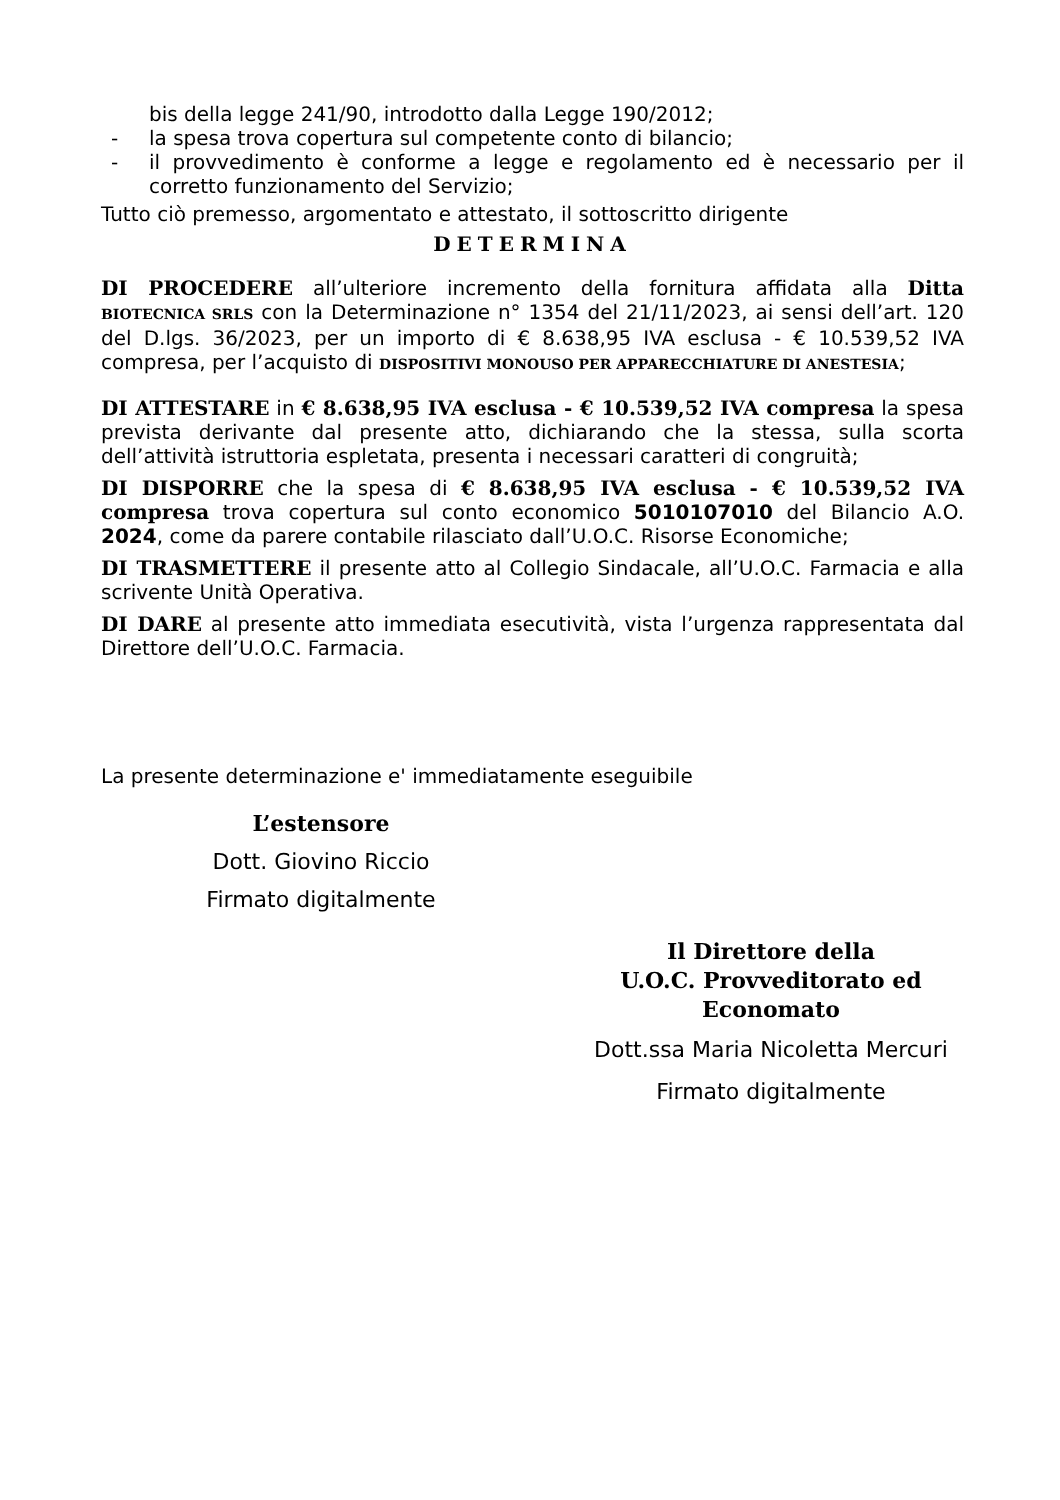bis della legge 241/90, introdotto dalla Legge 190/2012;
- la spesa trova copertura sul competente conto di bilancio;
- il provvedimento è conforme a legge e regolamento ed è necessario per il corretto funzionamento del Servizio;
Tutto ciò premesso, argomentato e attestato, il sottoscritto dirigente
DETERMINA
DI PROCEDERE all’ulteriore incremento della fornitura affidata alla Ditta BIOTECNICA SRLS con la Determinazione n° 1354 del 21/11/2023, ai sensi dell’art. 120 del D.lgs. 36/2023, per un importo di € 8.638,95 IVA esclusa - € 10.539,52 IVA compresa, per l’acquisto di DISPOSITIVI MONOUSO PER APPARECCHIATURE DI ANESTESIA;
DI ATTESTARE in € 8.638,95 IVA esclusa - € 10.539,52 IVA compresa la spesa prevista derivante dal presente atto, dichiarando che la stessa, sulla scorta dell’attività istruttoria espletata, presenta i necessari caratteri di congruità;
DI DISPORRE che la spesa di € 8.638,95 IVA esclusa - € 10.539,52 IVA compresa trova copertura sul conto economico 5010107010 del Bilancio A.O. 2024, come da parere contabile rilasciato dall’U.O.C. Risorse Economiche;
DI TRASMETTERE il presente atto al Collegio Sindacale, all’U.O.C. Farmacia e alla scrivente Unità Operativa.
DI DARE al presente atto immediata esecutività, vista l’urgenza rappresentata dal Direttore dell’U.O.C. Farmacia.
La presente determinazione e' immediatamente eseguibile
L’estensore
Dott. Giovino Riccio
Firmato digitalmente
Il Direttore della
U.O.C. Provveditorato ed Economato
Dott.ssa Maria Nicoletta Mercuri
Firmato digitalmente